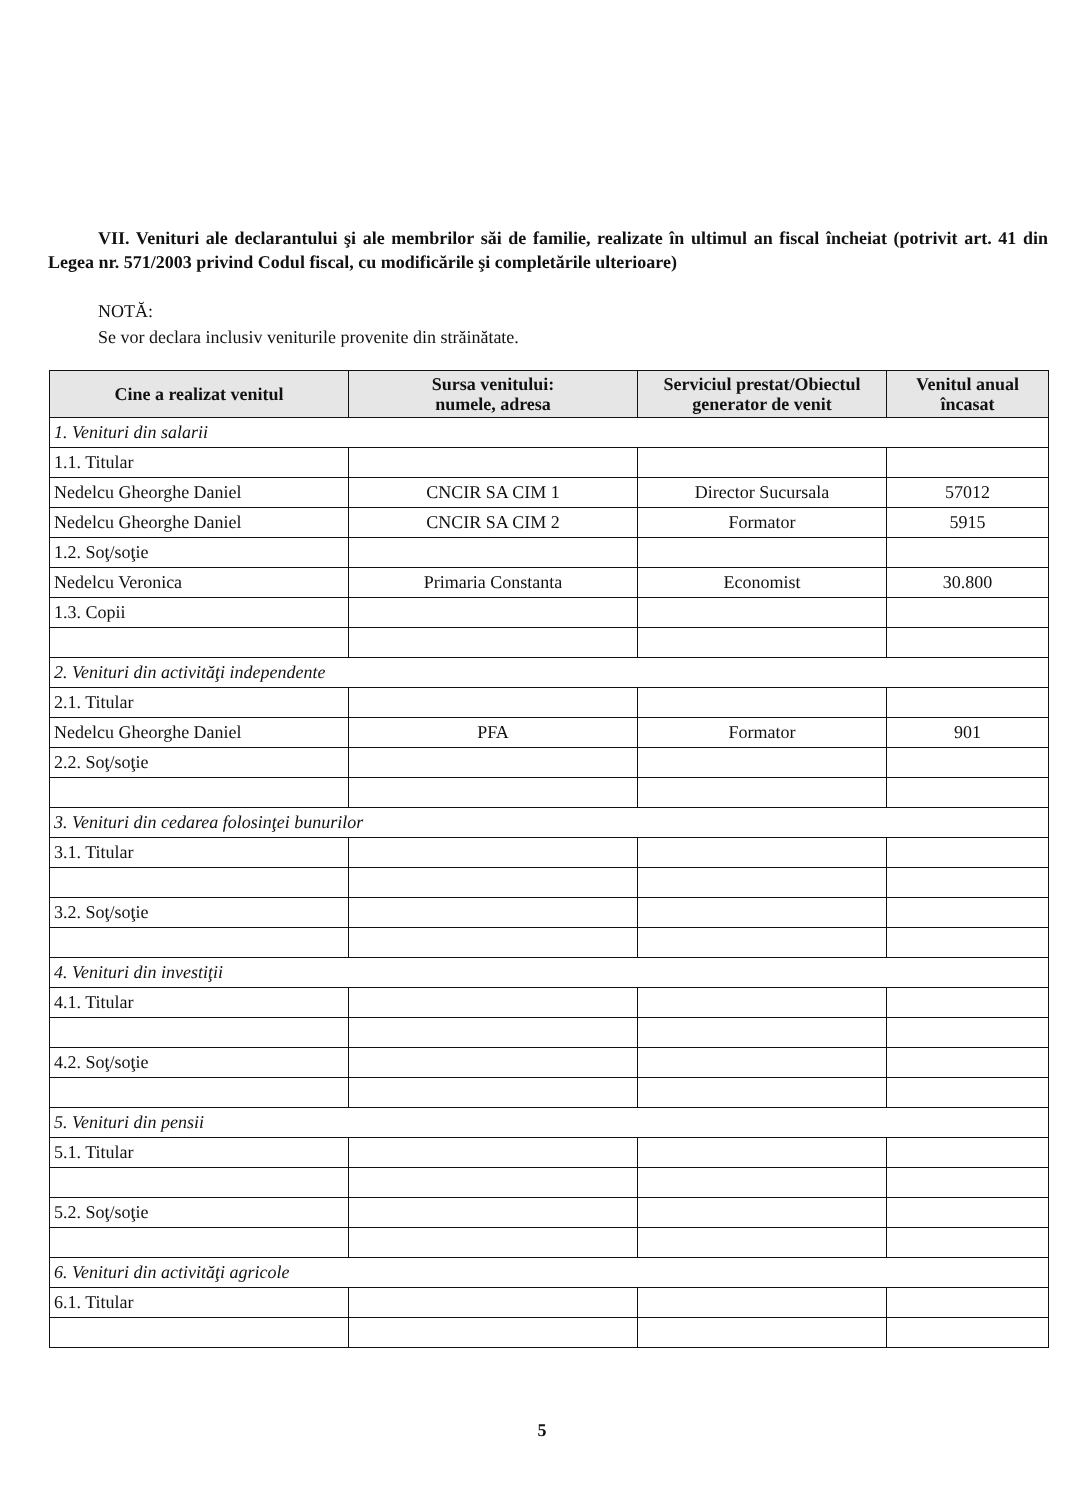VII. Venituri ale declarantului şi ale membrilor săi de familie, realizate în ultimul an fiscal încheiat (potrivit art. 41 din Legea nr. 571/2003 privind Codul fiscal, cu modificările şi completările ulterioare)
NOTĂ:
Se vor declara inclusiv veniturile provenite din străinătate.
| Cine a realizat venitul | Sursa venitului: numele, adresa | Serviciul prestat/Obiectul generator de venit | Venitul anual încasat |
| --- | --- | --- | --- |
| 1. Venituri din salarii | | | |
| 1.1. Titular | | | |
| Nedelcu Gheorghe Daniel | CNCIR SA CIM 1 | Director Sucursala | 57012 |
| Nedelcu Gheorghe Daniel | CNCIR SA CIM 2 | Formator | 5915 |
| 1.2. Soţ/soţie | | | |
| Nedelcu Veronica | Primaria Constanta | Economist | 30.800 |
| 1.3. Copii | | | |
| 2. Venituri din activităţi independente | | | |
| 2.1. Titular | | | |
| Nedelcu Gheorghe Daniel | PFA | Formator | 901 |
| 2.2. Soţ/soţie | | | |
| 3. Venituri din cedarea folosinţei bunurilor | | | |
| 3.1. Titular | | | |
| 3.2. Soţ/soţie | | | |
| 4. Venituri din investiţii | | | |
| 4.1. Titular | | | |
| 4.2. Soţ/soţie | | | |
| 5. Venituri din pensii | | | |
| 5.1. Titular | | | |
| 5.2. Soţ/soţie | | | |
| 6. Venituri din activităţi agricole | | | |
| 6.1. Titular | | | |
5